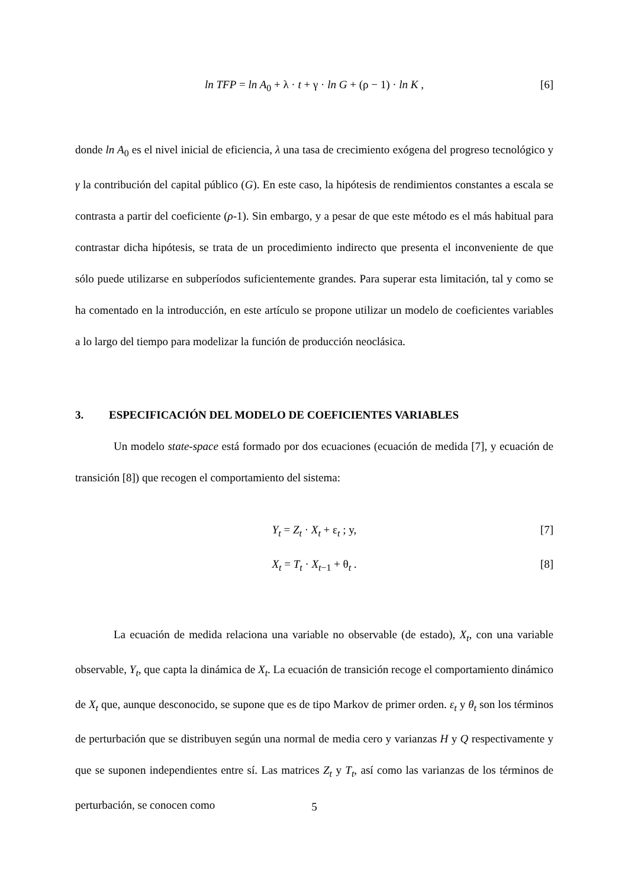ln TFP = ln A<sub>0</sub> + λ · t + γ · ln G + (ρ − 1) · ln K , [6]
donde ln A<sub>0</sub> es el nivel inicial de eficiencia, λ una tasa de crecimiento exógena del progreso tecnológico y γ la contribución del capital público (G). En este caso, la hipótesis de rendimientos constantes a escala se contrasta a partir del coeficiente (ρ-1). Sin embargo, y a pesar de que este método es el más habitual para contrastar dicha hipótesis, se trata de un procedimiento indirecto que presenta el inconveniente de que sólo puede utilizarse en subperíodos suficientemente grandes. Para superar esta limitación, tal y como se ha comentado en la introducción, en este artículo se propone utilizar un modelo de coeficientes variables a lo largo del tiempo para modelizar la función de producción neoclásica.
3. ESPECIFICACIÓN DEL MODELO DE COEFICIENTES VARIABLES
Un modelo state-space está formado por dos ecuaciones (ecuación de medida [7], y ecuación de transición [8]) que recogen el comportamiento del sistema:
Y<sub>t</sub> = Z<sub>t</sub> · X<sub>t</sub> + ε<sub>t</sub> ; y, [7]
X<sub>t</sub> = T<sub>t</sub> · X<sub>t−1</sub> + θ<sub>t</sub> . [8]
La ecuación de medida relaciona una variable no observable (de estado), X<sub>t</sub>, con una variable observable, Y<sub>t</sub>, que capta la dinámica de X<sub>t</sub>. La ecuación de transición recoge el comportamiento dinámico de X<sub>t</sub> que, aunque desconocido, se supone que es de tipo Markov de primer orden. ε<sub>t</sub> y θ<sub>t</sub> son los términos de perturbación que se distribuyen según una normal de media cero y varianzas H y Q respectivamente y que se suponen independientes entre sí. Las matrices Z<sub>t</sub> y T<sub>t</sub>, así como las varianzas de los términos de perturbación, se conocen como
5